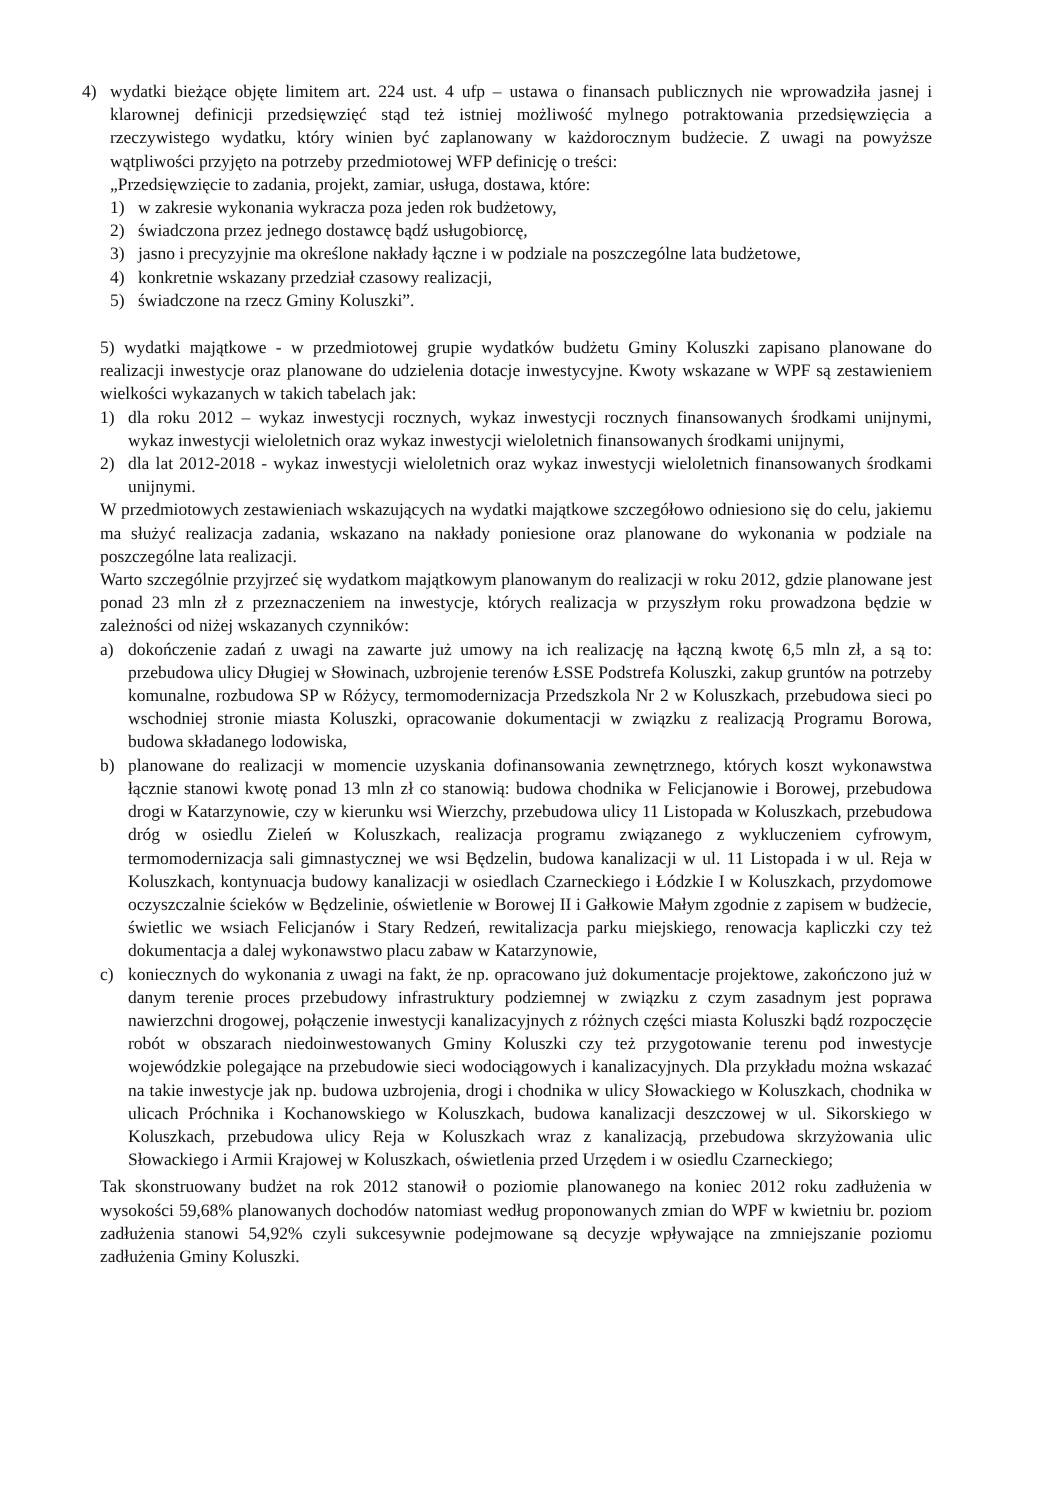4) wydatki bieżące objęte limitem art. 224 ust. 4 ufp – ustawa o finansach publicznych nie wprowadziła jasnej i klarownej definicji przedsięwzięć stąd też istniej możliwość mylnego potraktowania przedsięwzięcia a rzeczywistego wydatku, który winien być zaplanowany w każdorocznym budżecie. Z uwagi na powyższe wątpliwości przyjęto na potrzeby przedmiotowej WFP definicję o treści:
„Przedsięwzięcie to zadania, projekt, zamiar, usługa, dostawa, które:
1) w zakresie wykonania wykracza poza jeden rok budżetowy,
2) świadczona przez jednego dostawcę bądź usługobiorcę,
3) jasno i precyzyjnie ma określone nakłady łączne i w podziale na poszczególne lata budżetowe,
4) konkretnie wskazany przedział czasowy realizacji,
5) świadczone na rzecz Gminy Koluszki”.
5) wydatki majątkowe - w przedmiotowej grupie wydatków budżetu Gminy Koluszki zapisano planowane do realizacji inwestycje oraz planowane do udzielenia dotacje inwestycyjne. Kwoty wskazane w WPF są zestawieniem wielkości wykazanych w takich tabelach jak:
1) dla roku 2012 – wykaz inwestycji rocznych, wykaz inwestycji rocznych finansowanych środkami unijnymi, wykaz inwestycji wieloletnich oraz wykaz inwestycji wieloletnich finansowanych środkami unijnymi,
2) dla lat 2012-2018 - wykaz inwestycji wieloletnich oraz wykaz inwestycji wieloletnich finansowanych środkami unijnymi.
W przedmiotowych zestawieniach wskazujących na wydatki majątkowe szczegółowo odniesiono się do celu, jakiemu ma służyć realizacja zadania, wskazano na nakłady poniesione oraz planowane do wykonania w podziale na poszczególne lata realizacji.
Warto szczególnie przyjrzeć się wydatkom majątkowym planowanym do realizacji w roku 2012, gdzie planowane jest ponad 23 mln zł z przeznaczeniem na inwestycje, których realizacja w przyszłym roku prowadzona będzie w zależności od niżej wskazanych czynników:
a) dokończenie zadań z uwagi na zawarte już umowy na ich realizację na łączną kwotę 6,5 mln zł, a są to: przebudowa ulicy Długiej w Słowinach, uzbrojenie terenów ŁSSE Podstrefa Koluszki, zakup gruntów na potrzeby komunalne, rozbudowa SP w Różycy, termomodernizacja Przedszkola Nr 2 w Koluszkach, przebudowa sieci po wschodniej stronie miasta Koluszki, opracowanie dokumentacji w związku z realizacją Programu Borowa, budowa składanego lodowiska,
b) planowane do realizacji w momencie uzyskania dofinansowania zewnętrznego, których koszt wykonawstwa łącznie stanowi kwotę ponad 13 mln zł co stanowią: budowa chodnika w Felicjanowie i Borowej, przebudowa drogi w Katarzynowie, czy w kierunku wsi Wierzchy, przebudowa ulicy 11 Listopada w Koluszkach, przebudowa dróg w osiedlu Zieleń w Koluszkach, realizacja programu związanego z wykluczeniem cyfrowym, termomodernizacja sali gimnastycznej we wsi Będzelin, budowa kanalizacji w ul. 11 Listopada i w ul. Reja w Koluszkach, kontynuacja budowy kanalizacji w osiedlach Czarneckiego i Łódzkie I w Koluszkach, przydomowe oczyszczalnie ścieków w Będzelinie, oświetlenie w Borowej II i Gałkowie Małym zgodnie z zapisem w budżecie, świetlic we wsiach Felicjanów i Stary Redzeń, rewitalizacja parku miejskiego, renowacja kapliczki czy też dokumentacja a dalej wykonawstwo placu zabaw w Katarzynowie,
c) koniecznych do wykonania z uwagi na fakt, że np. opracowano już dokumentacje projektowe, zakończono już w danym terenie proces przebudowy infrastruktury podziemnej w związku z czym zasadnym jest poprawa nawierzchni drogowej, połączenie inwestycji kanalizacyjnych z różnych części miasta Koluszki bądź rozpoczęcie robót w obszarach niedoinwestowanych Gminy Koluszki czy też przygotowanie terenu pod inwestycje wojewódzkie polegające na przebudowie sieci wodociągowych i kanalizacyjnych. Dla przykładu można wskazać na takie inwestycje jak np. budowa uzbrojenia, drogi i chodnika w ulicy Słowackiego w Koluszkach, chodnika w ulicach Próchnika i Kochanowskiego w Koluszkach, budowa kanalizacji deszczowej w ul. Sikorskiego w Koluszkach, przebudowa ulicy Reja w Koluszkach wraz z kanalizacją, przebudowa skrzyżowania ulic Słowackiego i Armii Krajowej w Koluszkach, oświetlenia przed Urzędem i w osiedlu Czarneckiego;
Tak skonstruowany budżet na rok 2012 stanowił o poziomie planowanego na koniec 2012 roku zadłużenia w wysokości 59,68% planowanych dochodów natomiast według proponowanych zmian do WPF w kwietniu br. poziom zadłużenia stanowi 54,92% czyli sukcesywnie podejmowane są decyzje wpływające na zmniejszanie poziomu zadłużenia Gminy Koluszki.